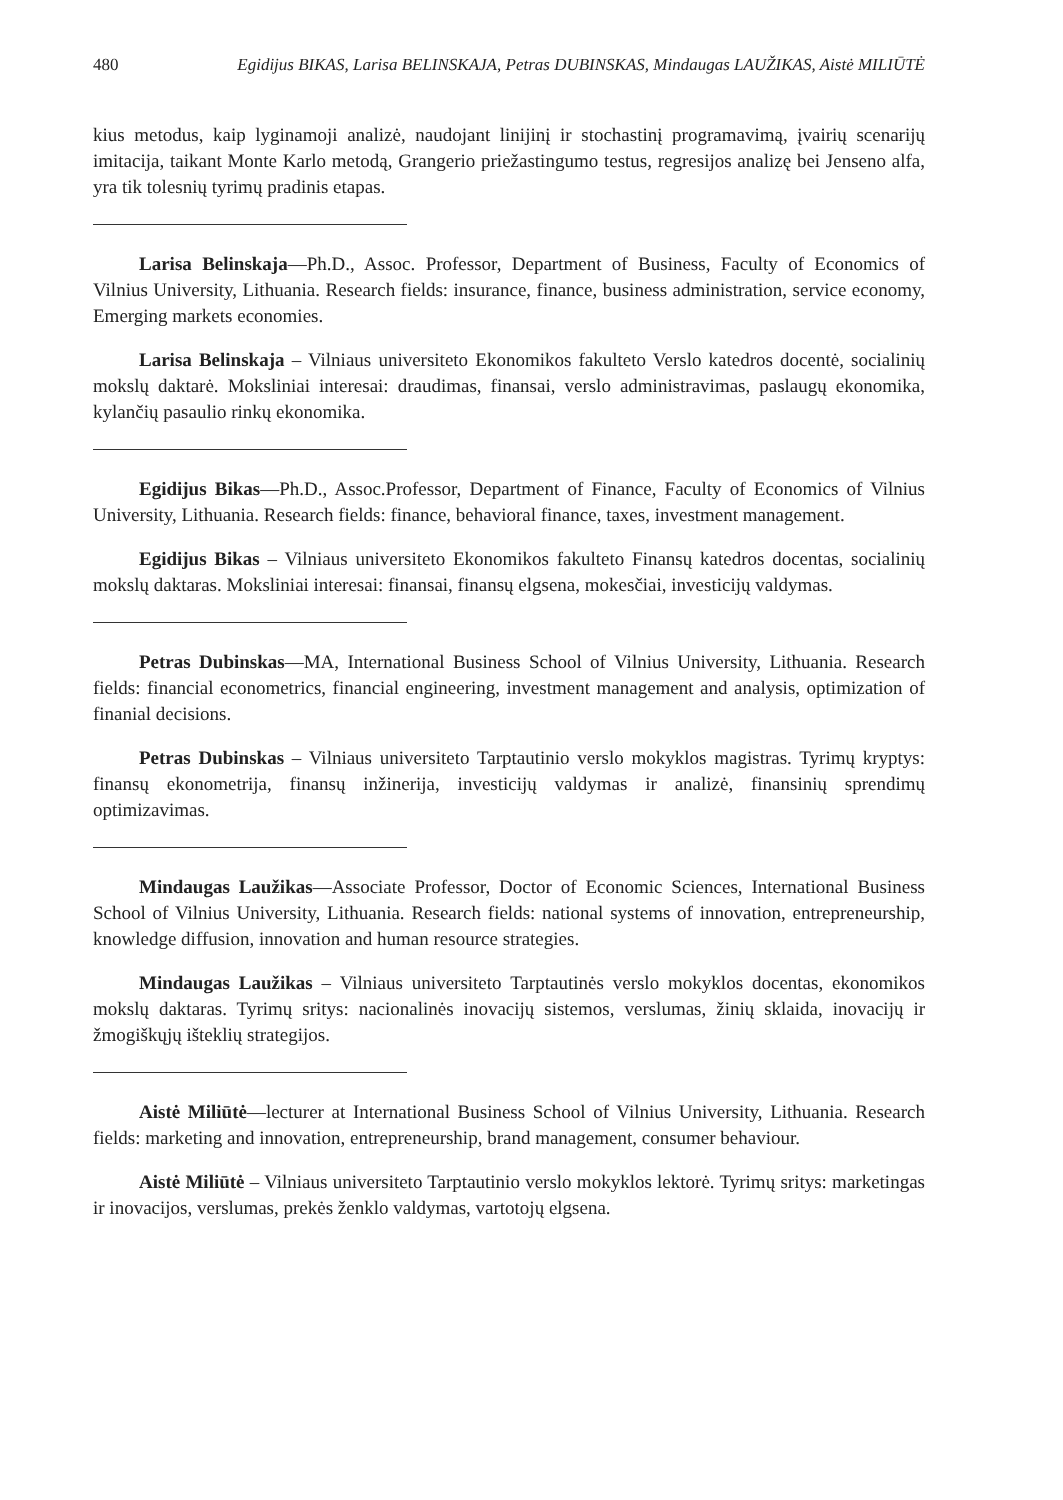480 Egidijus BIKAS, Larisa BELINSKAJA, Petras DUBINSKAS, Mindaugas LAUŽIKAS, Aistė MILIŪTĖ
kius metodus, kaip lyginamoji analizė, naudojant linijinį ir stochastinį programavimą, įvairių scenarijų imitacija, taikant Monte Karlo metodą, Grangerio priežastingumo testus, regresijos analizę bei Jenseno alfa, yra tik tolesnių tyrimų pradinis etapas.
Larisa Belinskaja—Ph.D., Assoc. Professor, Department of Business, Faculty of Economics of Vilnius University, Lithuania. Research fields: insurance, finance, business administration, service economy, Emerging markets economies.
Larisa Belinskaja – Vilniaus universiteto Ekonomikos fakulteto Verslo katedros docentė, socialinių mokslų daktarė. Moksliniai interesai: draudimas, finansai, verslo administravimas, paslaugų ekonomika, kylančių pasaulio rinkų ekonomika.
Egidijus Bikas—Ph.D., Assoc.Professor, Department of Finance, Faculty of Economics of Vilnius University, Lithuania. Research fields: finance, behavioral finance, taxes, investment management.
Egidijus Bikas – Vilniaus universiteto Ekonomikos fakulteto Finansų katedros docentas, socialinių mokslų daktaras. Moksliniai interesai: finansai, finansų elgsena, mokesčiai, investicijų valdymas.
Petras Dubinskas—MA, International Business School of Vilnius University, Lithuania. Research fields: financial econometrics, financial engineering, investment management and analysis, optimization of finanial decisions.
Petras Dubinskas – Vilniaus universiteto Tarptautinio verslo mokyklos magistras. Tyrimų kryptys: finansų ekonometrija, finansų inžinerija, investicijų valdymas ir analizė, finansinių sprendimų optimizavimas.
Mindaugas Laužikas—Associate Professor, Doctor of Economic Sciences, International Business School of Vilnius University, Lithuania. Research fields: national systems of innovation, entrepreneurship, knowledge diffusion, innovation and human resource strategies.
Mindaugas Laužikas – Vilniaus universiteto Tarptautinės verslo mokyklos docentas, ekonomikos mokslų daktaras. Tyrimų sritys: nacionalinės inovacijų sistemos, verslumas, žinių sklaida, inovacijų ir žmogiškųjų išteklių strategijos.
Aistė Miliūtė—lecturer at International Business School of Vilnius University, Lithuania. Research fields: marketing and innovation, entrepreneurship, brand management, consumer behaviour.
Aistė Miliūtė – Vilniaus universiteto Tarptautinio verslo mokyklos lektorė. Tyrimų sritys: marketingas ir inovacijos, verslumas, prekės ženklo valdymas, vartotojų elgsena.